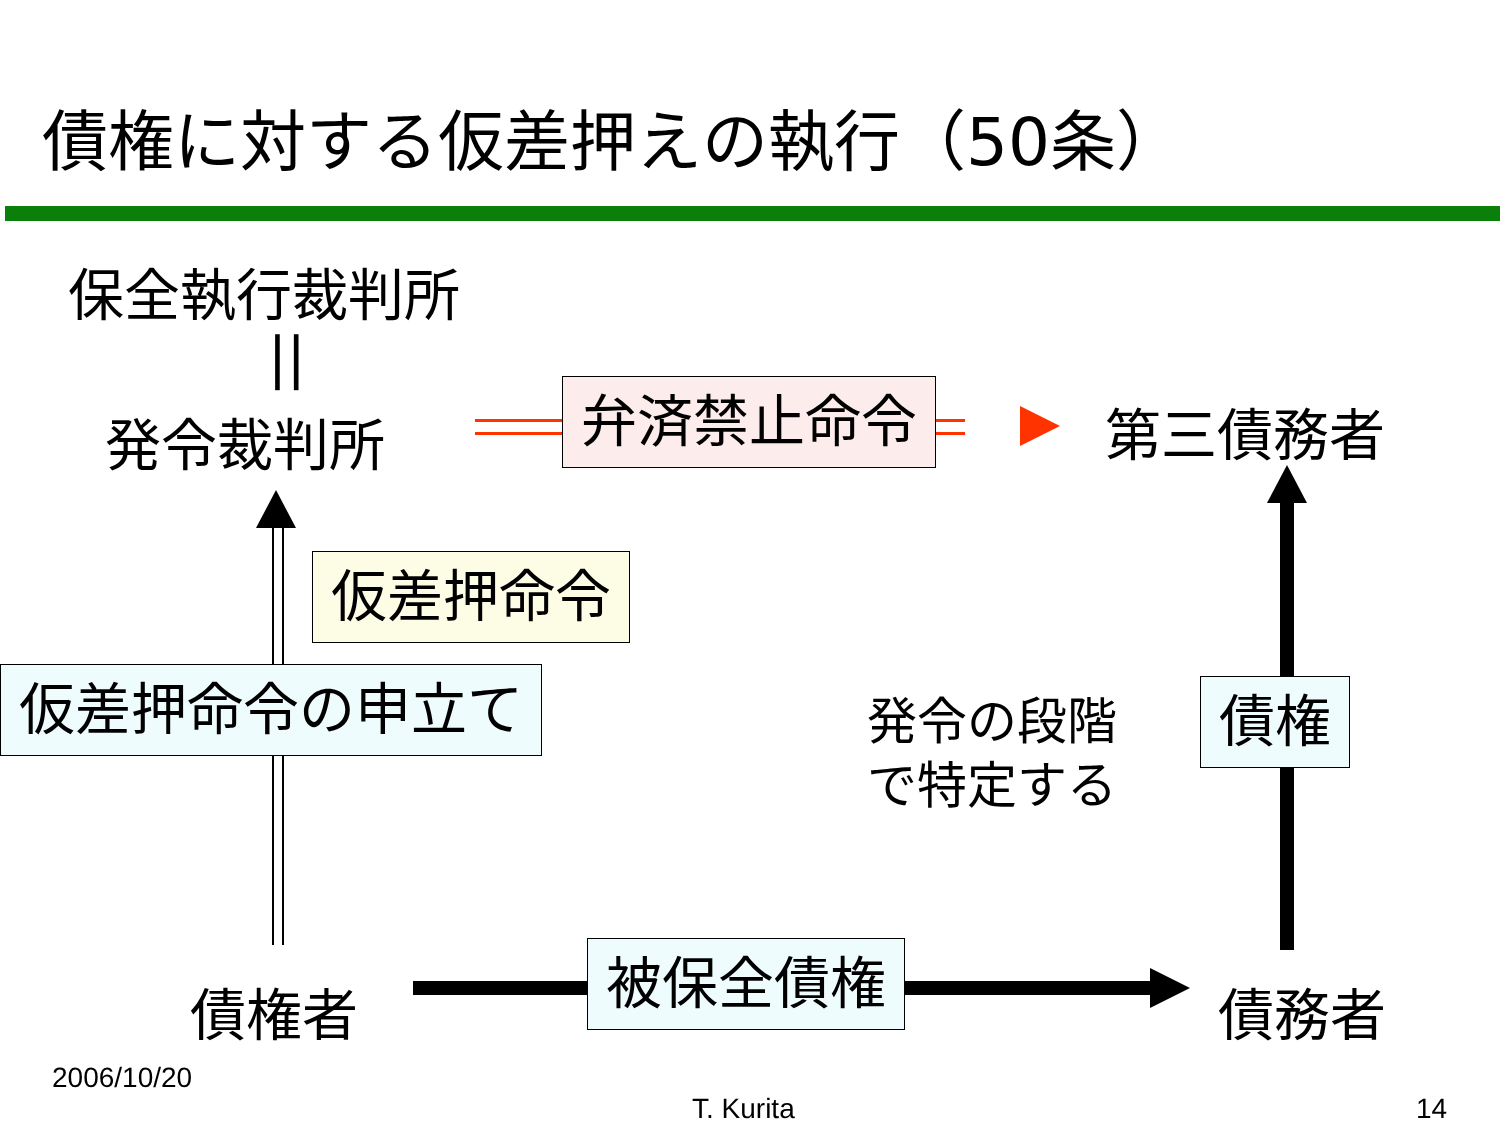債権に対する仮差押えの執行（50条）
保全執行裁判所
||
発令裁判所 弁済禁止命令 第三債務者
仮差押命令
仮差押命令の申立て
発令の段階
で特定する
債権
債権者 被保全債権 債務者
2006/10/20
T. Kurita 14